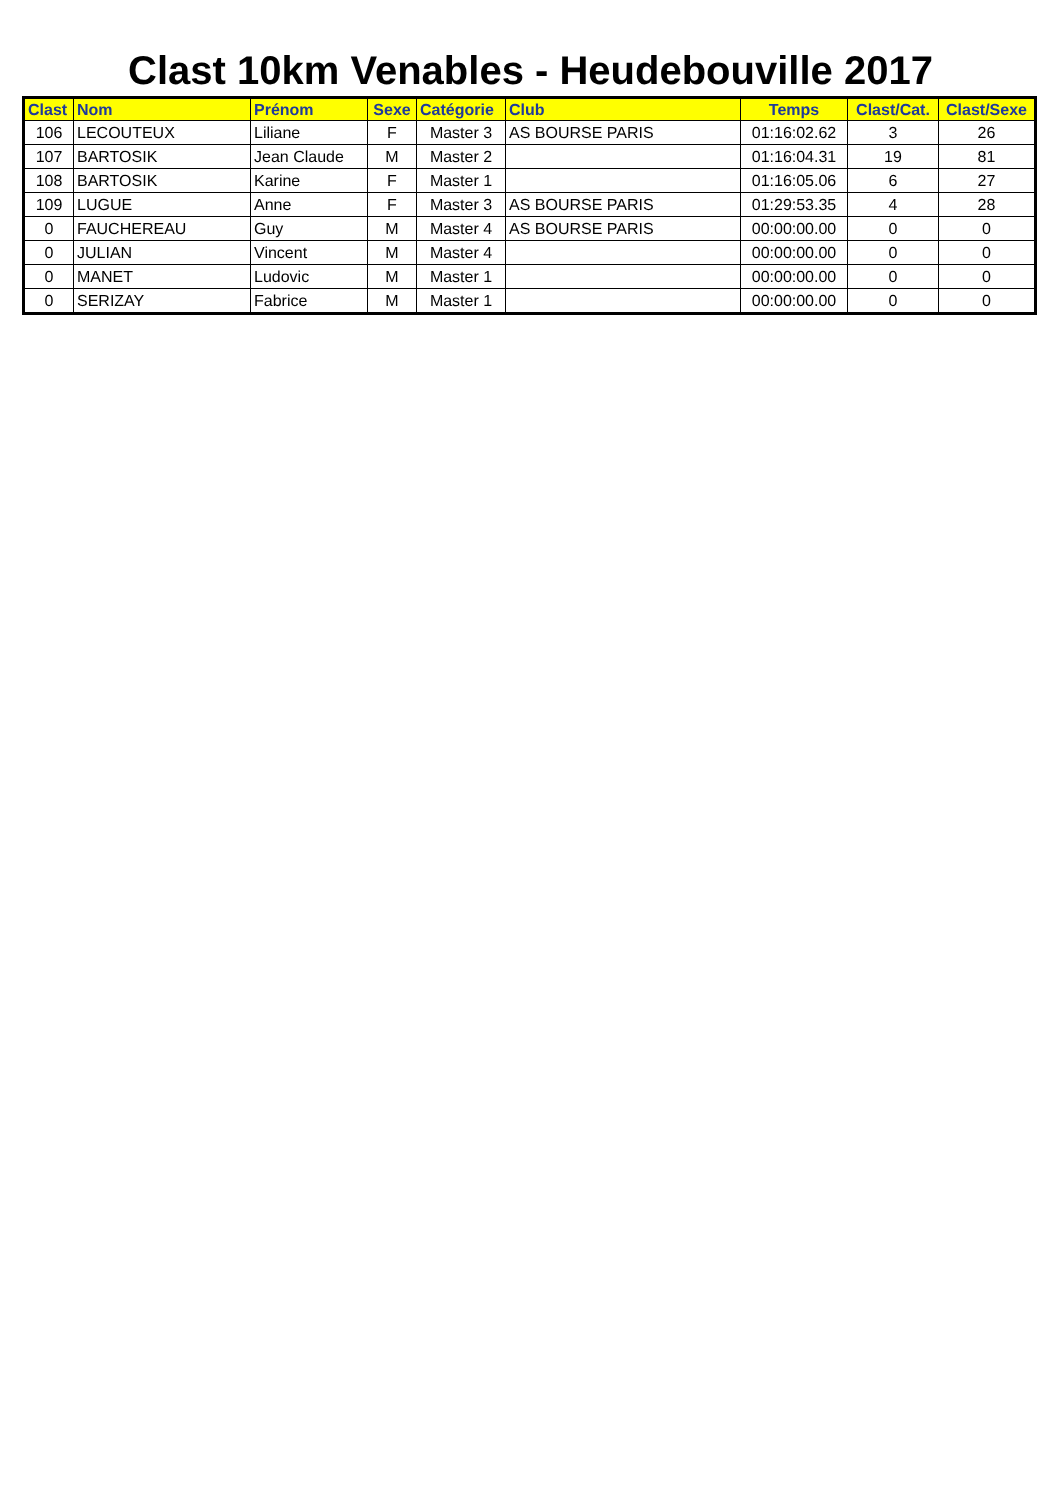Clast 10km Venables - Heudebouville 2017
| Clast | Nom | Prénom | Sexe | Catégorie | Club | Temps | Clast/Cat. | Clast/Sexe |
| --- | --- | --- | --- | --- | --- | --- | --- | --- |
| 106 | LECOUTEUX | Liliane | F | Master 3 | AS BOURSE PARIS | 01:16:02.62 | 3 | 26 |
| 107 | BARTOSIK | Jean Claude | M | Master 2 | | 01:16:04.31 | 19 | 81 |
| 108 | BARTOSIK | Karine | F | Master 1 | | 01:16:05.06 | 6 | 27 |
| 109 | LUGUE | Anne | F | Master 3 | AS BOURSE PARIS | 01:29:53.35 | 4 | 28 |
| 0 | FAUCHEREAU | Guy | M | Master 4 | AS BOURSE PARIS | 00:00:00.00 | 0 | 0 |
| 0 | JULIAN | Vincent | M | Master 4 | | 00:00:00.00 | 0 | 0 |
| 0 | MANET | Ludovic | M | Master 1 | | 00:00:00.00 | 0 | 0 |
| 0 | SERIZAY | Fabrice | M | Master 1 | | 00:00:00.00 | 0 | 0 |